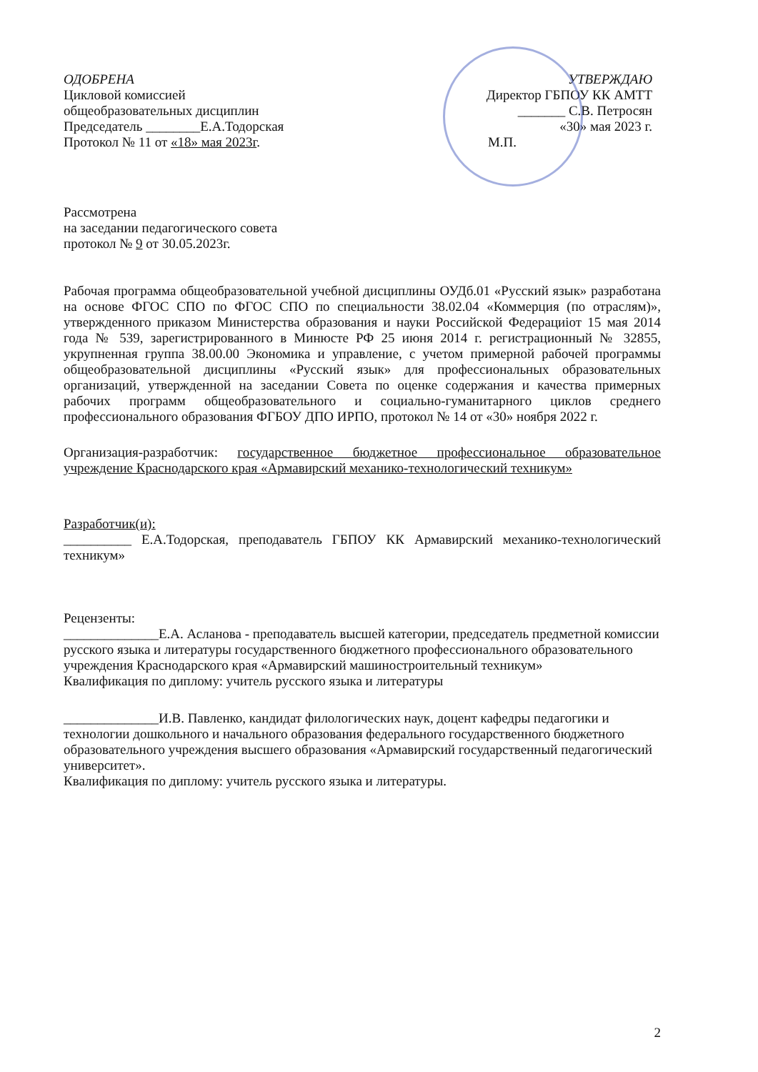ОДОБРЕНА
Цикловой комиссией
общеобразовательных дисциплин
Председатель ________Е.А.Тодорская
Протокол № 11 от «18» мая 2023г.
УТВЕРЖДАЮ
Директор ГБПОУ КК АМТТ
_______ С.В. Петросян
«30» мая 2023 г.
М.П.
Рассмотрена
на заседании педагогического совета
протокол № 9 от 30.05.2023г.
Рабочая программа общеобразовательной учебной дисциплины ОУДб.01 «Русский язык» разработана на основе ФГОС СПО по ФГОС СПО по специальности 38.02.04 «Коммерция (по отраслям)», утвержденного приказом Министерства образования и науки Российской Федерациіот 15 мая 2014 года № 539, зарегистрированного в Минюсте РФ 25 июня 2014 г. регистрационный № 32855, укрупненная группа 38.00.00 Экономика и управление, с учетом примерной рабочей программы общеобразовательной дисциплины «Русский язык» для профессиональных образовательных организаций, утвержденной на заседании Совета по оценке содержания и качества примерных рабочих программ общеобразовательного и социально-гуманитарного циклов среднего профессионального образования ФГБОУ ДПО ИРПО, протокол № 14 от «30» ноября 2022 г.
Организация-разработчик: государственное бюджетное профессиональное образовательное учреждение Краснодарского края «Армавирский механико-технологический техникум»
Разработчик(и):
__________ Е.А.Тодорская, преподаватель ГБПОУ КК Армавирский механико-технологический техникум»
Рецензенты:
______________Е.А. Асланова - преподаватель высшей категории, председатель предметной комиссии русского языка и литературы государственного бюджетного профессионального образовательного учреждения Краснодарского края «Армавирский машиностроительный техникум»
Квалификация по диплому: учитель русского языка и литературы
______________И.В. Павленко, кандидат филологических наук, доцент кафедры педагогики и технологии дошкольного и начального образования федерального государственного бюджетного образовательного учреждения высшего образования «Армавирский государственный педагогический университет».
Квалификация по диплому: учитель русского языка и литературы.
2